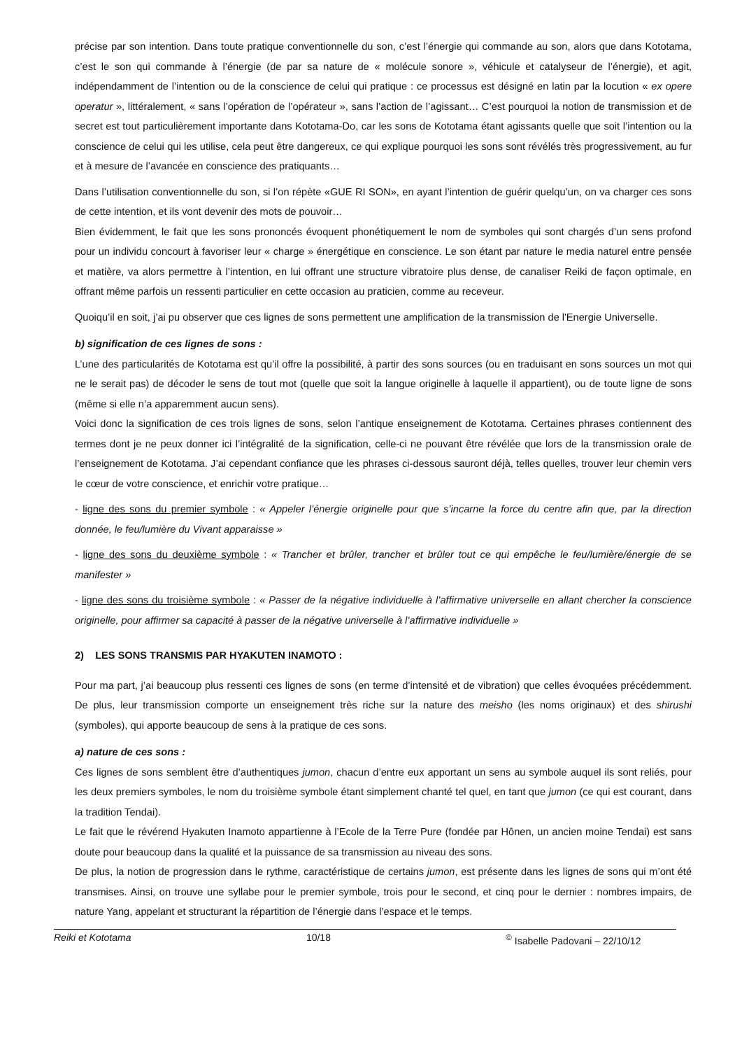précise par son intention. Dans toute pratique conventionnelle du son, c’est l’énergie qui commande au son, alors que dans Kototama, c’est le son qui commande à l’énergie (de par sa nature de « molécule sonore », véhicule et catalyseur de l’énergie), et agit, indépendamment de l’intention ou de la conscience de celui qui pratique : ce processus est désigné en latin par la locution « ex opere operatur », littéralement, « sans l’opération de l’opérateur », sans l’action de l’agissant… C’est pourquoi la notion de transmission et de secret est tout particulièrement importante dans Kototama-Do, car les sons de Kototama étant agissants quelle que soit l’intention ou la conscience de celui qui les utilise, cela peut être dangereux, ce qui explique pourquoi les sons sont révélés très progressivement, au fur et à mesure de l’avancée en conscience des pratiquants…
Dans l’utilisation conventionnelle du son, si l’on répète «GUE RI SON», en ayant l’intention de guérir quelqu’un, on va charger ces sons de cette intention, et ils vont devenir des mots de pouvoir…
Bien évidemment, le fait que les sons prononcés évoquent phonétiquement le nom de symboles qui sont chargés d’un sens profond pour un individu concourt à favoriser leur « charge » énergétique en conscience. Le son étant par nature le media naturel entre pensée et matière, va alors permettre à l’intention, en lui offrant une structure vibratoire plus dense, de canaliser Reiki de façon optimale, en offrant même parfois un ressenti particulier en cette occasion au praticien, comme au receveur.
Quoiqu’il en soit, j’ai pu observer que ces lignes de sons permettent une amplification de la transmission de l'Energie Universelle.
b) signification de ces lignes de sons :
L’une des particularités de Kototama est qu’il offre la possibilité, à partir des sons sources (ou en traduisant en sons sources un mot qui ne le serait pas) de décoder le sens de tout mot (quelle que soit la langue originelle à laquelle il appartient), ou de toute ligne de sons (même si elle n’a apparemment aucun sens).
Voici donc la signification de ces trois lignes de sons, selon l’antique enseignement de Kototama. Certaines phrases contiennent des termes dont je ne peux donner ici l’intégralité de la signification, celle-ci ne pouvant être révélée que lors de la transmission orale de l’enseignement de Kototama. J’ai cependant confiance que les phrases ci-dessous sauront déjà, telles quelles, trouver leur chemin vers le cœur de votre conscience, et enrichir votre pratique…
- ligne des sons du premier symbole : « Appeler l’énergie originelle pour que s’incarne la force du centre afin que, par la direction donnée, le feu/lumière du Vivant apparaisse »
- ligne des sons du deuxième symbole : « Trancher et brûler, trancher et brûler tout ce qui empêche le feu/lumière/énergie de se manifester »
- ligne des sons du troisième symbole : « Passer de la négative individuelle à l’affirmative universelle en allant chercher la conscience originelle, pour affirmer sa capacité à passer de la négative universelle à l’affirmative individuelle »
2) LES SONS TRANSMIS PAR HYAKUTEN INAMOTO :
Pour ma part, j’ai beaucoup plus ressenti ces lignes de sons (en terme d’intensité et de vibration) que celles évoquées précédemment. De plus, leur transmission comporte un enseignement très riche sur la nature des meisho (les noms originaux) et des shirushi (symboles), qui apporte beaucoup de sens à la pratique de ces sons.
a) nature de ces sons :
Ces lignes de sons semblent être d’authentiques jumon, chacun d’entre eux apportant un sens au symbole auquel ils sont reliés, pour les deux premiers symboles, le nom du troisième symbole étant simplement chanté tel quel, en tant que jumon (ce qui est courant, dans la tradition Tendai).
Le fait que le révérend Hyakuten Inamoto appartienne à l’Ecole de la Terre Pure (fondée par Hônen, un ancien moine Tendai) est sans doute pour beaucoup dans la qualité et la puissance de sa transmission au niveau des sons.
De plus, la notion de progression dans le rythme, caractéristique de certains jumon, est présente dans les lignes de sons qui m’ont été transmises. Ainsi, on trouve une syllabe pour le premier symbole, trois pour le second, et cinq pour le dernier : nombres impairs, de nature Yang, appelant et structurant la répartition de l’énergie dans l’espace et le temps.
Reiki et Kototama 10/18<sup>©</sup> Isabelle Padovani – 22/10/12